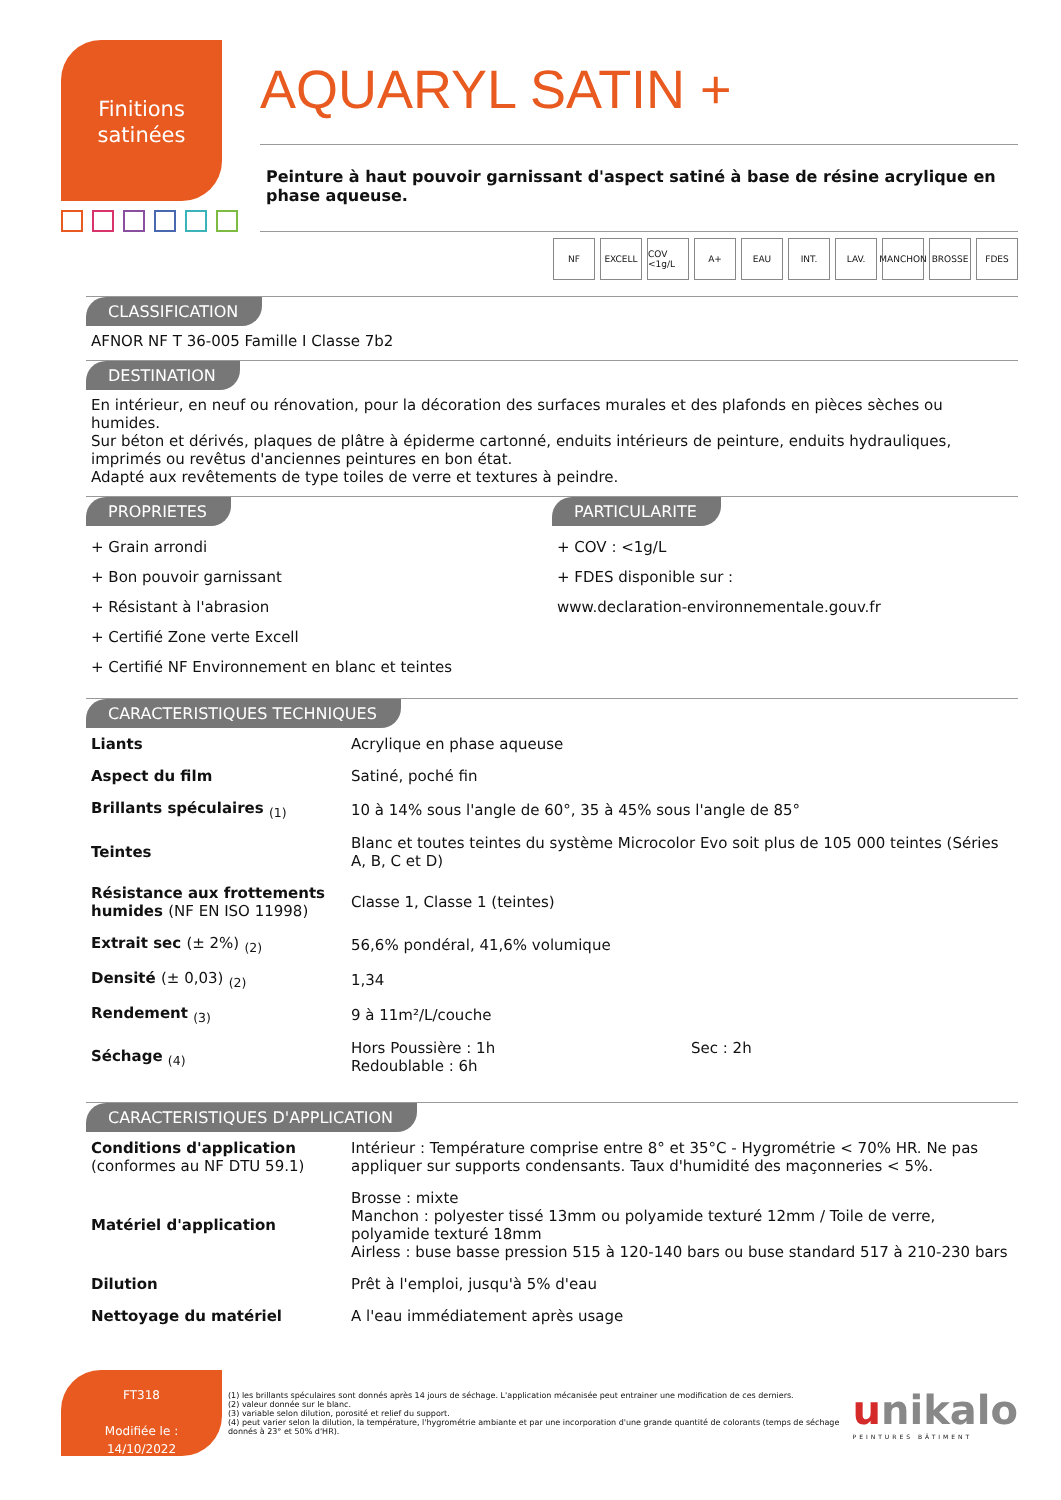Finitions
satinées
AQUARYL SATIN +
Peinture à haut pouvoir garnissant d'aspect satiné à base de résine acrylique en phase aqueuse.
NF EXCELL COV <1g/L A+ EAU INT. LAV. MANCHON BROSSE FDES
CLASSIFICATION
AFNOR NF T 36-005 Famille I Classe 7b2
DESTINATION
En intérieur, en neuf ou rénovation, pour la décoration des surfaces murales et des plafonds en pièces sèches ou humides.
Sur béton et dérivés, plaques de plâtre à épiderme cartonné, enduits intérieurs de peinture, enduits hydrauliques, imprimés ou revêtus d'anciennes peintures en bon état.
Adapté aux revêtements de type toiles de verre et textures à peindre.
PROPRIETES
+ Grain arrondi
+ Bon pouvoir garnissant
+ Résistant à l'abrasion
+ Certifié Zone verte Excell
+ Certifié NF Environnement en blanc et teintes
PARTICULARITE
+ COV : <1g/L
+ FDES disponible sur :
www.declaration-environnementale.gouv.fr
CARACTERISTIQUES TECHNIQUES
| Liants | Acrylique en phase aqueuse |
| Aspect du film | Satiné, poché fin |
| Brillants spéculaires <sub>(1)</sub> | 10 à 14% sous l'angle de 60°, 35 à 45% sous l'angle de 85° |
| Teintes | Blanc et toutes teintes du système Microcolor Evo soit plus de 105 000 teintes (Séries A, B, C et D) |
| Résistance aux frottements humides (NF EN ISO 11998) | Classe 1, Classe 1 (teintes) |
| Extrait sec (± 2%) <sub>(2)</sub> | 56,6% pondéral, 41,6% volumique |
| Densité (± 0,03) <sub>(2)</sub> | 1,34 |
| Rendement <sub>(3)</sub> | 9 à 11m²/L/couche |
| Séchage <sub>(4)</sub> | Hors Poussière : 1h Redoublable : 6h Sec : 2h |
CARACTERISTIQUES D'APPLICATION
| Conditions d'application (conformes au NF DTU 59.1) | Intérieur : Température comprise entre 8° et 35°C - Hygrométrie < 70% HR. Ne pas appliquer sur supports condensants. Taux d'humidité des maçonneries < 5%. |
| Matériel d'application | Brosse : mixte Manchon : polyester tissé 13mm ou polyamide texturé 12mm / Toile de verre, polyamide texturé 18mm Airless : buse basse pression 515 à 120-140 bars ou buse standard 517 à 210-230 bars |
| Dilution | Prêt à l'emploi, jusqu'à 5% d'eau |
| Nettoyage du matériel | A l'eau immédiatement après usage |
FT318
Modifiée le :
14/10/2022
(1) les brillants spéculaires sont donnés après 14 jours de séchage. L'application mécanisée peut entrainer une modification de ces derniers.
(2) valeur donnée sur le blanc.
(3) variable selon dilution, porosité et relief du support.
(4) peut varier selon la dilution, la température, l'hygrométrie ambiante et par une incorporation d'une grande quantité de colorants (temps de séchage donnés à 23° et 50% d'HR).
unikalo
PEINTURES BÂTIMENT